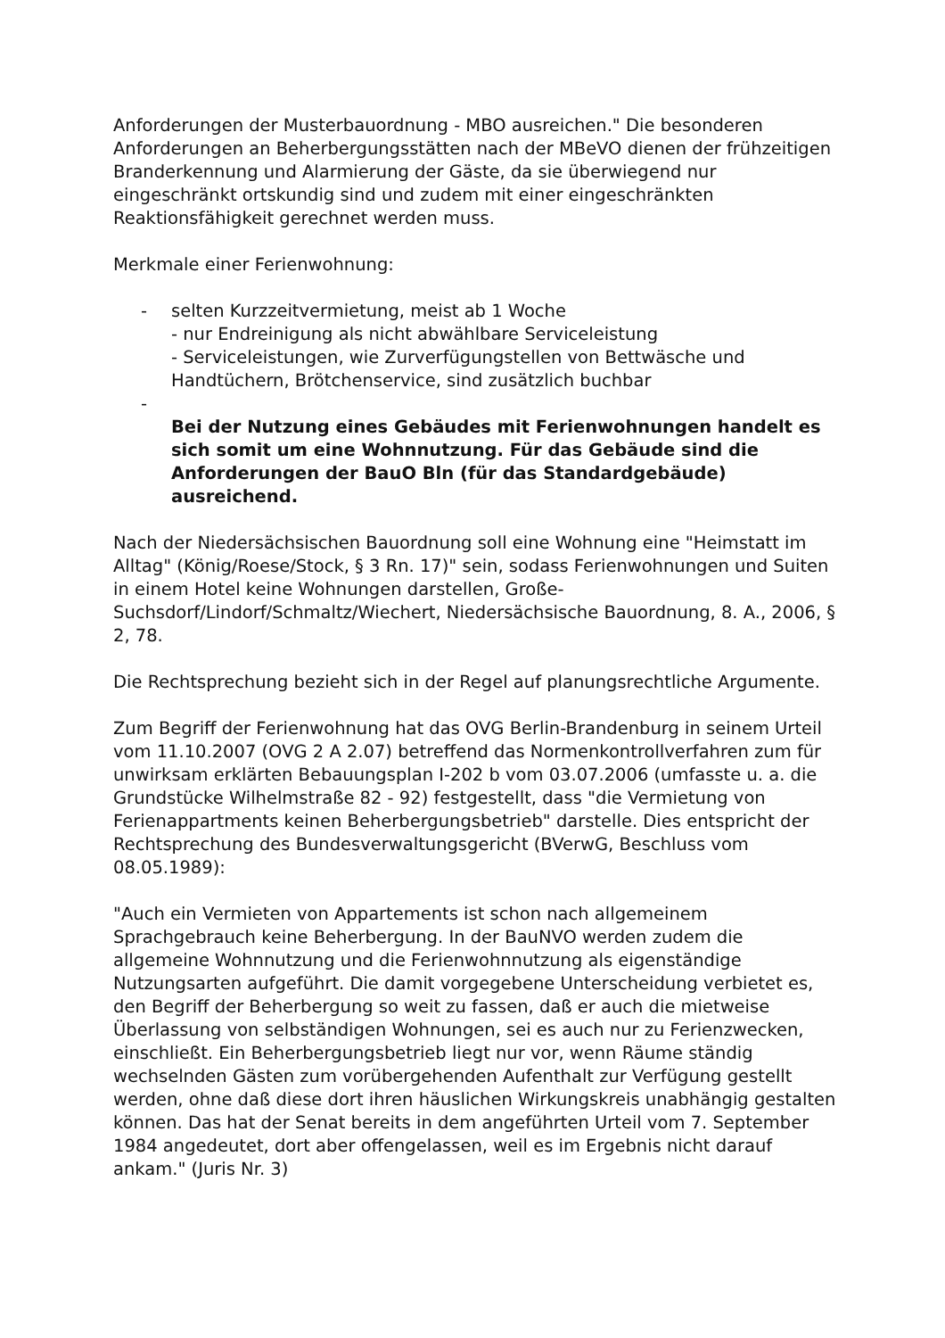Anforderungen der Musterbauordnung - MBO ausreichen." Die besonderen Anforderungen an Beherbergungsstätten nach der MBeVO dienen der frühzeitigen Branderkennung und Alarmierung der Gäste, da sie überwiegend nur eingeschränkt ortskundig sind und zudem mit einer eingeschränkten Reaktionsfähigkeit gerechnet werden muss.
Merkmale einer Ferienwohnung:
- selten Kurzzeitvermietung, meist ab 1 Woche
- nur Endreinigung als nicht abwählbare Serviceleistung
- Serviceleistungen, wie Zurverfügungstellen von Bettwäsche und Handtüchern, Brötchenservice, sind zusätzlich buchbar
-
Bei der Nutzung eines Gebäudes mit Ferienwohnungen handelt es sich somit um eine Wohnnutzung. Für das Gebäude sind die Anforderungen der BauO Bln (für das Standardgebäude) ausreichend.
Nach der Niedersächsischen Bauordnung soll eine Wohnung eine "Heimstatt im Alltag" (König/Roese/Stock, § 3 Rn. 17)" sein, sodass Ferienwohnungen und Suiten in einem Hotel keine Wohnungen darstellen, Große-Suchsdorf/Lindorf/Schmaltz/Wiechert, Niedersächsische Bauordnung, 8. A., 2006, § 2, 78.
Die Rechtsprechung bezieht sich in der Regel auf planungsrechtliche Argumente.
Zum Begriff der Ferienwohnung hat das OVG Berlin-Brandenburg in seinem Urteil vom 11.10.2007 (OVG 2 A 2.07) betreffend das Normenkontrollverfahren zum für unwirksam erklärten Bebauungsplan I-202 b vom 03.07.2006 (umfasste u. a. die Grundstücke Wilhelmstraße 82 - 92) festgestellt, dass "die Vermietung von Ferienappartments keinen Beherbergungsbetrieb" darstelle. Dies entspricht der Rechtsprechung des Bundesverwaltungsgericht (BVerwG, Beschluss vom 08.05.1989):
"Auch ein Vermieten von Appartements ist schon nach allgemeinem Sprachgebrauch keine Beherbergung. In der BauNVO werden zudem die allgemeine Wohnnutzung und die Ferienwohnnutzung als eigenständige Nutzungsarten aufgeführt. Die damit vorgegebene Unterscheidung verbietet es, den Begriff der Beherbergung so weit zu fassen, daß er auch die mietweise Überlassung von selbständigen Wohnungen, sei es auch nur zu Ferienzwecken, einschließt. Ein Beherbergungsbetrieb liegt nur vor, wenn Räume ständig wechselnden Gästen zum vorübergehenden Aufenthalt zur Verfügung gestellt werden, ohne daß diese dort ihren häuslichen Wirkungskreis unabhängig gestalten können. Das hat der Senat bereits in dem angeführten Urteil vom 7. September 1984 angedeutet, dort aber offengelassen, weil es im Ergebnis nicht darauf ankam." (Juris Nr. 3)